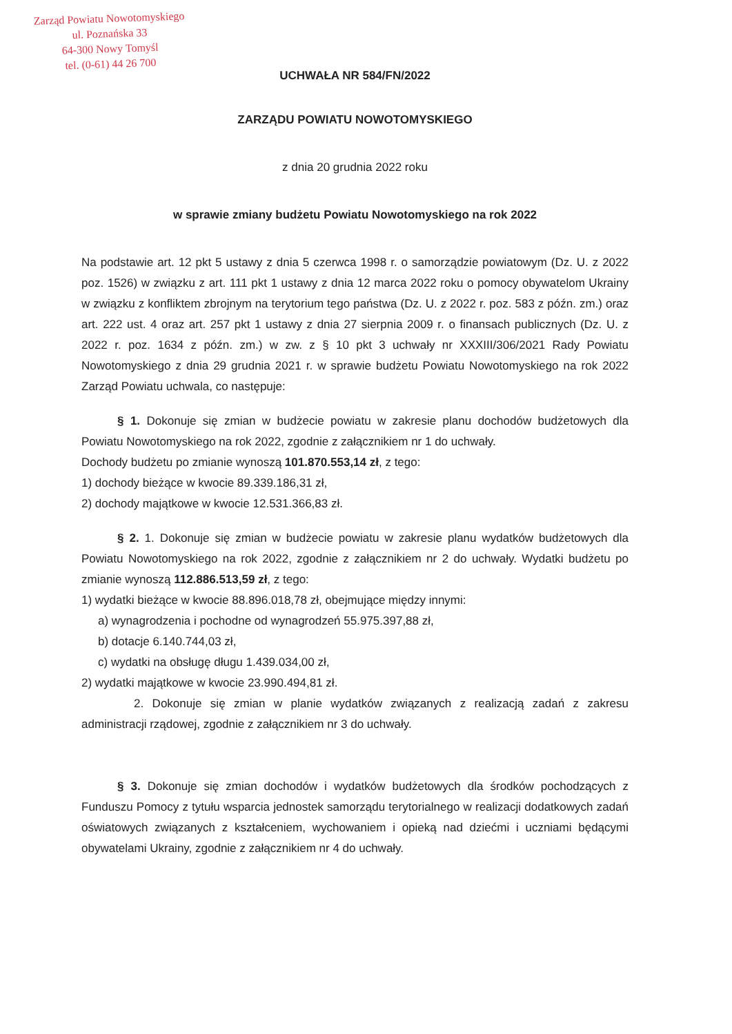Zarząd Powiatu Nowotomyskiego
ul. Poznańska 33
64-300 Nowy Tomyśl
tel. (0-61) 44 26 700
UCHWAŁA NR 584/FN/2022
ZARZĄDU POWIATU NOWOTOMYSKIEGO
z dnia 20 grudnia 2022 roku
w sprawie zmiany budżetu Powiatu Nowotomyskiego na rok 2022
Na podstawie art. 12 pkt 5 ustawy z dnia 5 czerwca 1998 r. o samorządzie powiatowym (Dz. U. z 2022 poz. 1526) w związku z art. 111 pkt 1 ustawy z dnia 12 marca 2022 roku o pomocy obywatelom Ukrainy w związku z konfliktem zbrojnym na terytorium tego państwa (Dz. U. z 2022 r. poz. 583 z późn. zm.) oraz art. 222 ust. 4 oraz art. 257 pkt 1 ustawy z dnia 27 sierpnia 2009 r. o finansach publicznych (Dz. U. z 2022 r. poz. 1634 z późn. zm.) w zw. z § 10 pkt 3 uchwały nr XXXIII/306/2021 Rady Powiatu Nowotomyskiego z dnia 29 grudnia 2021 r. w sprawie budżetu Powiatu Nowotomyskiego na rok 2022 Zarząd Powiatu uchwala, co następuje:
§ 1. Dokonuje się zmian w budżecie powiatu w zakresie planu dochodów budżetowych dla Powiatu Nowotomyskiego na rok 2022, zgodnie z załącznikiem nr 1 do uchwały.
Dochody budżetu po zmianie wynoszą 101.870.553,14 zł, z tego:
1) dochody bieżące w kwocie 89.339.186,31 zł,
2) dochody majątkowe w kwocie 12.531.366,83 zł.
§ 2. 1. Dokonuje się zmian w budżecie powiatu w zakresie planu wydatków budżetowych dla Powiatu Nowotomyskiego na rok 2022, zgodnie z załącznikiem nr 2 do uchwały. Wydatki budżetu po zmianie wynoszą 112.886.513,59 zł, z tego:
1) wydatki bieżące w kwocie 88.896.018,78 zł, obejmujące między innymi:
a) wynagrodzenia i pochodne od wynagrodzeń 55.975.397,88 zł,
b) dotacje 6.140.744,03 zł,
c) wydatki na obsługę długu 1.439.034,00 zł,
2) wydatki majątkowe w kwocie 23.990.494,81 zł.
2. Dokonuje się zmian w planie wydatków związanych z realizacją zadań z zakresu administracji rządowej, zgodnie z załącznikiem nr 3 do uchwały.
§ 3. Dokonuje się zmian dochodów i wydatków budżetowych dla środków pochodzących z Funduszu Pomocy z tytułu wsparcia jednostek samorządu terytorialnego w realizacji dodatkowych zadań oświatowych związanych z kształceniem, wychowaniem i opieką nad dziećmi i uczniami będącymi obywatelami Ukrainy, zgodnie z załącznikiem nr 4 do uchwały.